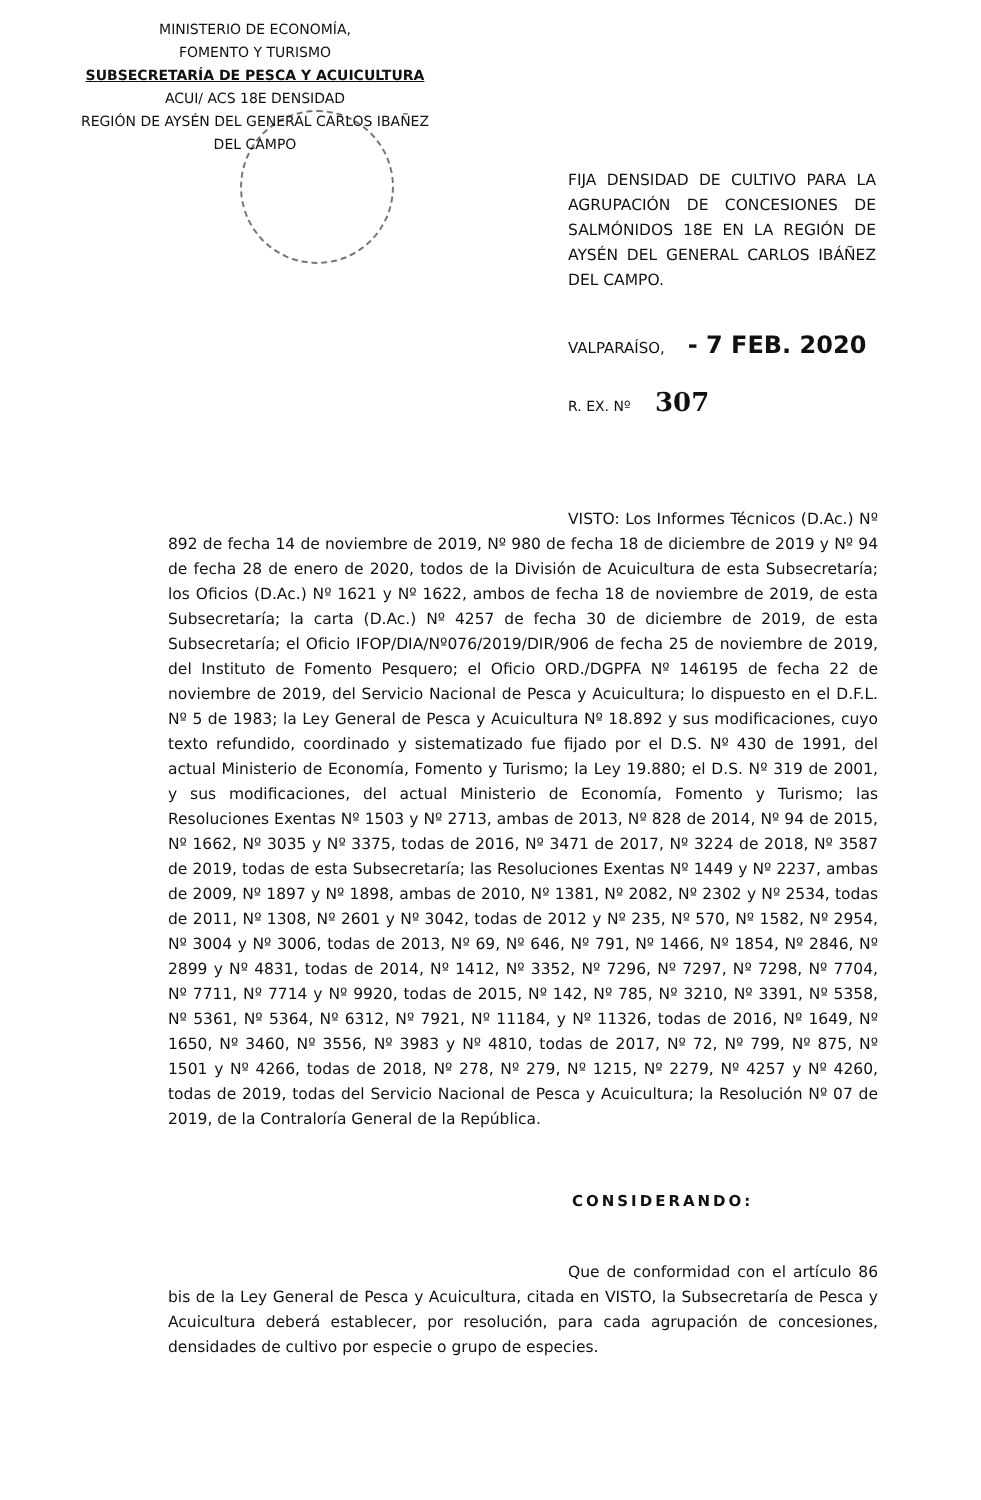MINISTERIO DE ECONOMÍA,
FOMENTO Y TURISMO
SUBSECRETARÍA DE PESCA Y ACUICULTURA
ACUI/ ACS 18E DENSIDAD
REGIÓN DE AYSÉN DEL GENERAL CARLOS IBAÑEZ DEL CAMPO
FIJA DENSIDAD DE CULTIVO PARA LA AGRUPACIÓN DE CONCESIONES DE SALMÓNIDOS 18E EN LA REGIÓN DE AYSÉN DEL GENERAL CARLOS IBÁÑEZ DEL CAMPO.
VALPARAÍSO, - 7 FEB. 2020
R. EX. Nº 307
VISTO: Los Informes Técnicos (D.Ac.) Nº 892 de fecha 14 de noviembre de 2019, Nº 980 de fecha 18 de diciembre de 2019 y Nº 94 de fecha 28 de enero de 2020, todos de la División de Acuicultura de esta Subsecretaría; los Oficios (D.Ac.) Nº 1621 y Nº 1622, ambos de fecha 18 de noviembre de 2019, de esta Subsecretaría; la carta (D.Ac.) Nº 4257 de fecha 30 de diciembre de 2019, de esta Subsecretaría; el Oficio IFOP/DIA/Nº076/2019/DIR/906 de fecha 25 de noviembre de 2019, del Instituto de Fomento Pesquero; el Oficio ORD./DGPFA Nº 146195 de fecha 22 de noviembre de 2019, del Servicio Nacional de Pesca y Acuicultura; lo dispuesto en el D.F.L. Nº 5 de 1983; la Ley General de Pesca y Acuicultura Nº 18.892 y sus modificaciones, cuyo texto refundido, coordinado y sistematizado fue fijado por el D.S. Nº 430 de 1991, del actual Ministerio de Economía, Fomento y Turismo; la Ley 19.880; el D.S. Nº 319 de 2001, y sus modificaciones, del actual Ministerio de Economía, Fomento y Turismo; las Resoluciones Exentas Nº 1503 y Nº 2713, ambas de 2013, Nº 828 de 2014, Nº 94 de 2015, Nº 1662, Nº 3035 y Nº 3375, todas de 2016, Nº 3471 de 2017, Nº 3224 de 2018, Nº 3587 de 2019, todas de esta Subsecretaría; las Resoluciones Exentas Nº 1449 y Nº 2237, ambas de 2009, Nº 1897 y Nº 1898, ambas de 2010, Nº 1381, Nº 2082, Nº 2302 y Nº 2534, todas de 2011, Nº 1308, Nº 2601 y Nº 3042, todas de 2012 y Nº 235, Nº 570, Nº 1582, Nº 2954, Nº 3004 y Nº 3006, todas de 2013, Nº 69, Nº 646, Nº 791, Nº 1466, Nº 1854, Nº 2846, Nº 2899 y Nº 4831, todas de 2014, Nº 1412, Nº 3352, Nº 7296, Nº 7297, Nº 7298, Nº 7704, Nº 7711, Nº 7714 y Nº 9920, todas de 2015, Nº 142, Nº 785, Nº 3210, Nº 3391, Nº 5358, Nº 5361, Nº 5364, Nº 6312, Nº 7921, Nº 11184, y Nº 11326, todas de 2016, Nº 1649, Nº 1650, Nº 3460, Nº 3556, Nº 3983 y Nº 4810, todas de 2017, Nº 72, Nº 799, Nº 875, Nº 1501 y Nº 4266, todas de 2018, Nº 278, Nº 279, Nº 1215, Nº 2279, Nº 4257 y Nº 4260, todas de 2019, todas del Servicio Nacional de Pesca y Acuicultura; la Resolución Nº 07 de 2019, de la Contraloría General de la República.
CONSIDERANDO:
Que de conformidad con el artículo 86 bis de la Ley General de Pesca y Acuicultura, citada en VISTO, la Subsecretaría de Pesca y Acuicultura deberá establecer, por resolución, para cada agrupación de concesiones, densidades de cultivo por especie o grupo de especies.